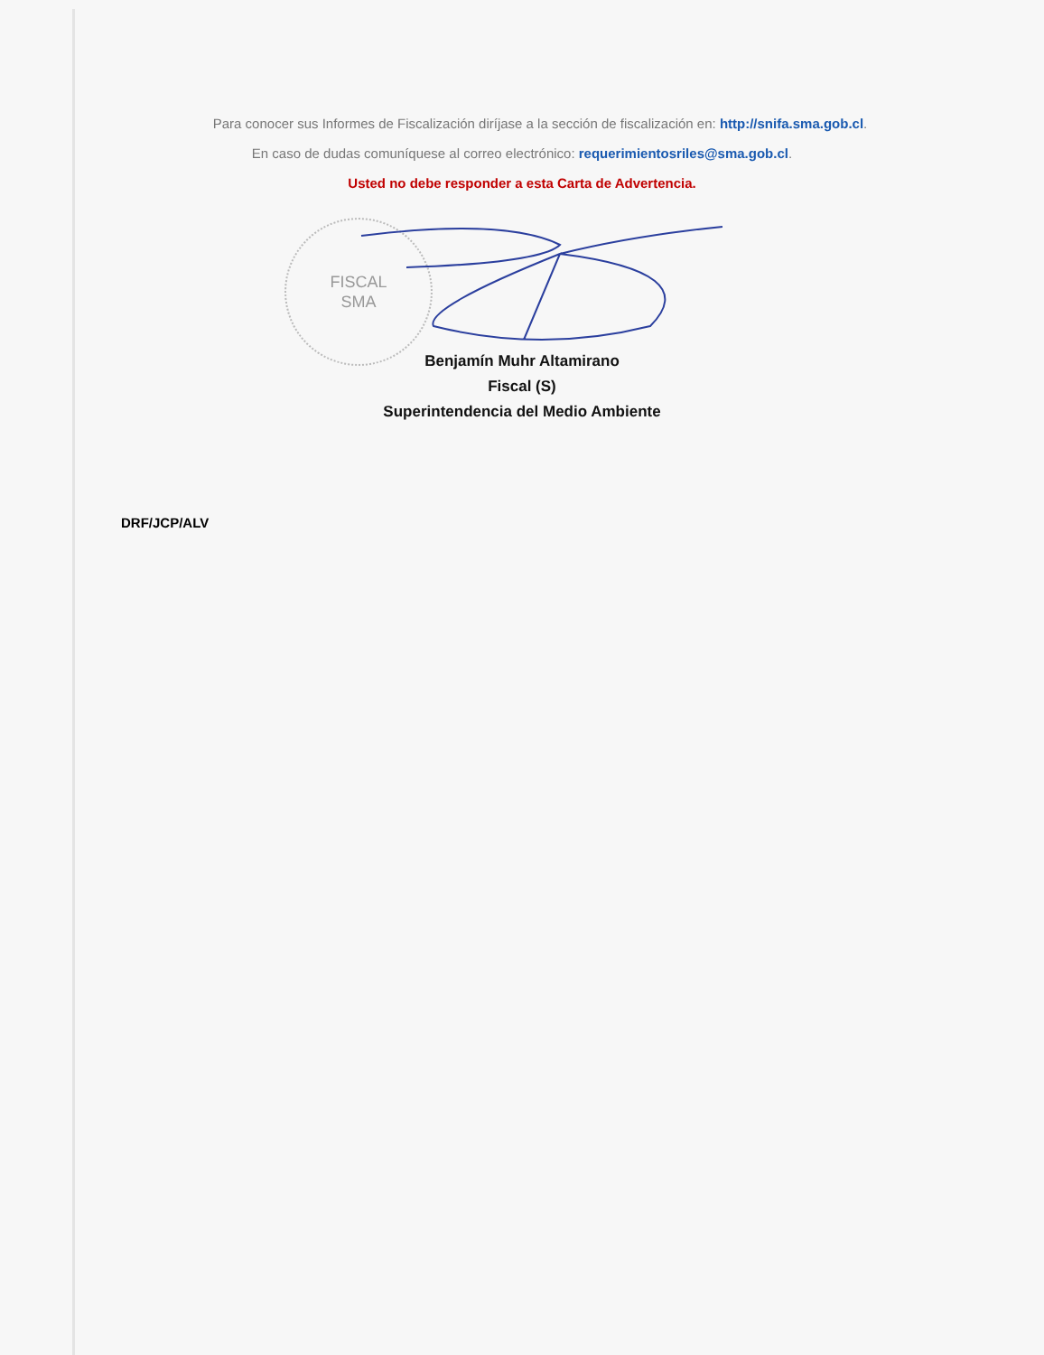Para conocer sus Informes de Fiscalización diríjase a la sección de fiscalización en: http://snifa.sma.gob.cl.
En caso de dudas comuníquese al correo electrónico: requerimientosriles@sma.gob.cl.
Usted no debe responder a esta Carta de Advertencia.
FISCAL
SMA
Benjamín Muhr Altamirano
Fiscal (S)
Superintendencia del Medio Ambiente
DRF/JCP/ALV